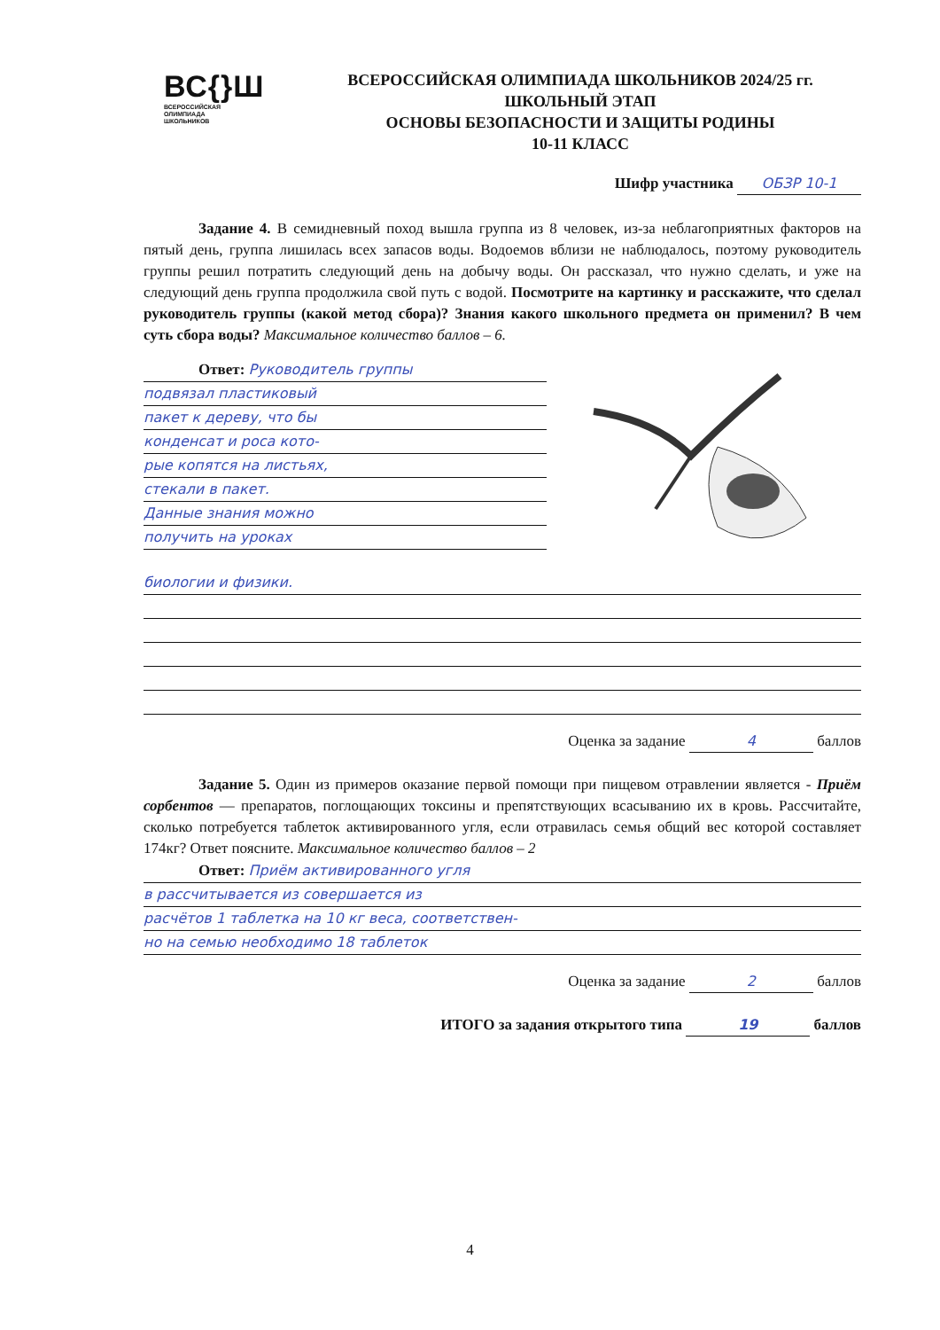ВС{}Ш
ВСЕРОССИЙСКАЯ
ОЛИМПИАДА
ШКОЛЬНИКОВ
ВСЕРОССИЙСКАЯ ОЛИМПИАДА ШКОЛЬНИКОВ 2024/25 гг.
ШКОЛЬНЫЙ ЭТАП
ОСНОВЫ БЕЗОПАСНОСТИ И ЗАЩИТЫ РОДИНЫ
10-11 КЛАСС
Шифр участника ОБЗР 10-1
Задание 4. В семидневный поход вышла группа из 8 человек, из-за неблагоприятных факторов на пятый день, группа лишилась всех запасов воды. Водоемов вблизи не наблюдалось, поэтому руководитель группы решил потратить следующий день на добычу воды. Он рассказал, что нужно сделать, и уже на следующий день группа продолжила свой путь с водой. Посмотрите на картинку и расскажите, что сделал руководитель группы (какой метод сбора)? Знания какого школьного предмета он применил? В чем суть сбора воды? Максимальное количество баллов – 6.
Ответ: Руководитель группы
подвязал пластиковый
пакет к дереву, что бы
конденсат и роса кото-
рые копятся на листьях,
стекали в пакет.
Данные знания можно
получить на уроках
биологии и физики.
Оценка за задание 4 баллов
Задание 5. Один из примеров оказание первой помощи при пищевом отравлении является - Приём сорбентов — препаратов, поглощающих токсины и препятствующих всасыванию их в кровь. Рассчитайте, сколько потребуется таблеток активированного угля, если отравилась семья общий вес которой составляет 174кг? Ответ поясните. Максимальное количество баллов – 2
Ответ: Приём активированного угля
в рассчитывается из совершается из
расчётов 1 таблетка на 10 кг веса, соответствен-
но на семью необходимо 18 таблеток
Оценка за задание 2 баллов
ИТОГО за задания открытого типа 19 баллов
4